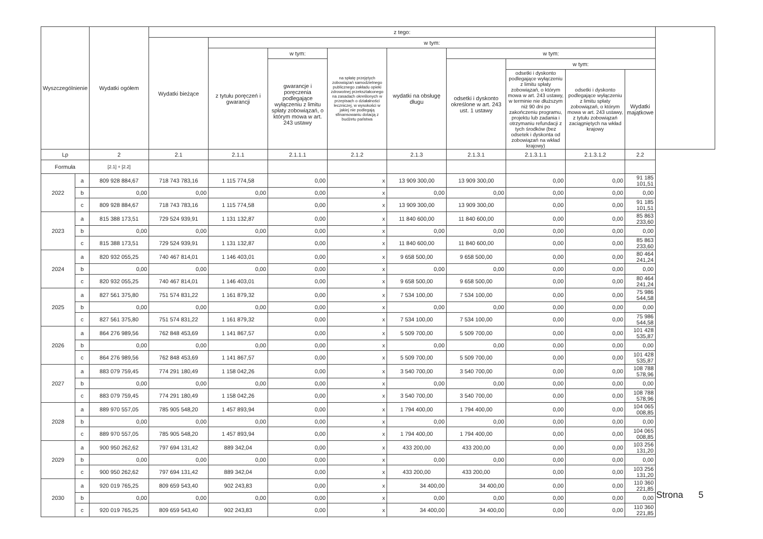| Wyszczególnienie | | Wydatki ogółem | z tego: | | | | | | | | | |
| --- | --- | --- | --- | --- | --- | --- | --- | --- | --- | --- | --- | --- |
| | | | Wydatki bieżące | w tym: | | | | | | | | |
| | | | | z tytułu poręczeń i gwarancji | w tym: | na spłatę przejętych zobowiązań samodzielnego publicznego zakładu opieki zdrowotnej przekształconego na zasadach określonych w przepisach o działalności leczniczej, w wysokości w jakiej nie podlegają sfinansowaniu dotacją z budżetu państwa | wydatki na obsługę długu | w tym: | | | | |
| | | | | | gwarancje i poręczenia podlegające wyłączeniu z limitu spłaty zobowiązań, o którym mowa w art. 243 ustawy | | | odsetki i dyskonto określone w art. 243 ust. 1 ustawy | w tym: | | | |
| | | | | | | | | | odsetki i dyskonto podlegające wyłączeniu z limitu spłaty zobowiązań, o którym mowa w art. 243 ustawy, w terminie nie dłuższym niż 90 dni po zakończeniu programu, projektu lub zadania i otrzymaniu refundacji z tych środków (bez odsetek i dyskonta od zobowiązań na wkład krajowy) | odsetki i dyskonto podlegające wyłączeniu z limitu spłaty zobowiązań, o którym mowa w art. 243 ustawy, z tytułu zobowiązań zaciągniętych na wkład krajowy | Wydatki majątkowe | |
| Lp | | 2 | 2.1 | 2.1.1 | 2.1.1.1 | 2.1.2 | 2.1.3 | 2.1.3.1 | 2.1.3.1.1 | 2.1.3.1.2 | 2.2 | |
| Formuła | | [2.1] + [2.2] | | | | | | | | | | |
| 2022 | a | 809 928 884,67 | 718 743 783,16 | 1 115 774,58 | 0,00 | x | 13 909 300,00 | 13 909 300,00 | 0,00 | 0,00 | 91 185 101,51 | |
| | b | 0,00 | 0,00 | 0,00 | 0,00 | x | 0,00 | 0,00 | 0,00 | 0,00 | 0,00 | |
| | c | 809 928 884,67 | 718 743 783,16 | 1 115 774,58 | 0,00 | x | 13 909 300,00 | 13 909 300,00 | 0,00 | 0,00 | 91 185 101,51 | |
| 2023 | a | 815 388 173,51 | 729 524 939,91 | 1 131 132,87 | 0,00 | x | 11 840 600,00 | 11 840 600,00 | 0,00 | 0,00 | 85 863 233,60 | |
| | b | 0,00 | 0,00 | 0,00 | 0,00 | x | 0,00 | 0,00 | 0,00 | 0,00 | 0,00 | |
| | c | 815 388 173,51 | 729 524 939,91 | 1 131 132,87 | 0,00 | x | 11 840 600,00 | 11 840 600,00 | 0,00 | 0,00 | 85 863 233,60 | |
| 2024 | a | 820 932 055,25 | 740 467 814,01 | 1 146 403,01 | 0,00 | x | 9 658 500,00 | 9 658 500,00 | 0,00 | 0,00 | 80 464 241,24 | |
| | b | 0,00 | 0,00 | 0,00 | 0,00 | x | 0,00 | 0,00 | 0,00 | 0,00 | 0,00 | |
| | c | 820 932 055,25 | 740 467 814,01 | 1 146 403,01 | 0,00 | x | 9 658 500,00 | 9 658 500,00 | 0,00 | 0,00 | 80 464 241,24 | |
| 2025 | a | 827 561 375,80 | 751 574 831,22 | 1 161 879,32 | 0,00 | x | 7 534 100,00 | 7 534 100,00 | 0,00 | 0,00 | 75 986 544,58 | |
| | b | 0,00 | 0,00 | 0,00 | 0,00 | x | 0,00 | 0,00 | 0,00 | 0,00 | 0,00 | |
| | c | 827 561 375,80 | 751 574 831,22 | 1 161 879,32 | 0,00 | x | 7 534 100,00 | 7 534 100,00 | 0,00 | 0,00 | 75 986 544,58 | |
| 2026 | a | 864 276 989,56 | 762 848 453,69 | 1 141 867,57 | 0,00 | x | 5 509 700,00 | 5 509 700,00 | 0,00 | 0,00 | 101 428 535,87 | |
| | b | 0,00 | 0,00 | 0,00 | 0,00 | x | 0,00 | 0,00 | 0,00 | 0,00 | 0,00 | |
| | c | 864 276 989,56 | 762 848 453,69 | 1 141 867,57 | 0,00 | x | 5 509 700,00 | 5 509 700,00 | 0,00 | 0,00 | 101 428 535,87 | |
| 2027 | a | 883 079 759,45 | 774 291 180,49 | 1 158 042,26 | 0,00 | x | 3 540 700,00 | 3 540 700,00 | 0,00 | 0,00 | 108 788 578,96 | |
| | b | 0,00 | 0,00 | 0,00 | 0,00 | x | 0,00 | 0,00 | 0,00 | 0,00 | 0,00 | |
| | c | 883 079 759,45 | 774 291 180,49 | 1 158 042,26 | 0,00 | x | 3 540 700,00 | 3 540 700,00 | 0,00 | 0,00 | 108 788 578,96 | |
| 2028 | a | 889 970 557,05 | 785 905 548,20 | 1 457 893,94 | 0,00 | x | 1 794 400,00 | 1 794 400,00 | 0,00 | 0,00 | 104 065 008,85 | |
| | b | 0,00 | 0,00 | 0,00 | 0,00 | x | 0,00 | 0,00 | 0,00 | 0,00 | 0,00 | |
| | c | 889 970 557,05 | 785 905 548,20 | 1 457 893,94 | 0,00 | x | 1 794 400,00 | 1 794 400,00 | 0,00 | 0,00 | 104 065 008,85 | |
| 2029 | a | 900 950 262,62 | 797 694 131,42 | 889 342,04 | 0,00 | x | 433 200,00 | 433 200,00 | 0,00 | 0,00 | 103 256 131,20 | |
| | b | 0,00 | 0,00 | 0,00 | 0,00 | x | 0,00 | 0,00 | 0,00 | 0,00 | 0,00 | |
| | c | 900 950 262,62 | 797 694 131,42 | 889 342,04 | 0,00 | x | 433 200,00 | 433 200,00 | 0,00 | 0,00 | 103 256 131,20 | |
| 2030 | a | 920 019 765,25 | 809 659 543,40 | 902 243,83 | 0,00 | x | 34 400,00 | 34 400,00 | 0,00 | 0,00 | 110 360 221,85 | |
| | b | 0,00 | 0,00 | 0,00 | 0,00 | x | 0,00 | 0,00 | 0,00 | 0,00 | 0,00 | |
| | c | 920 019 765,25 | 809 659 543,40 | 902 243,83 | 0,00 | x | 34 400,00 | 34 400,00 | 0,00 | 0,00 | 110 360 221,85 | |
Strona 5